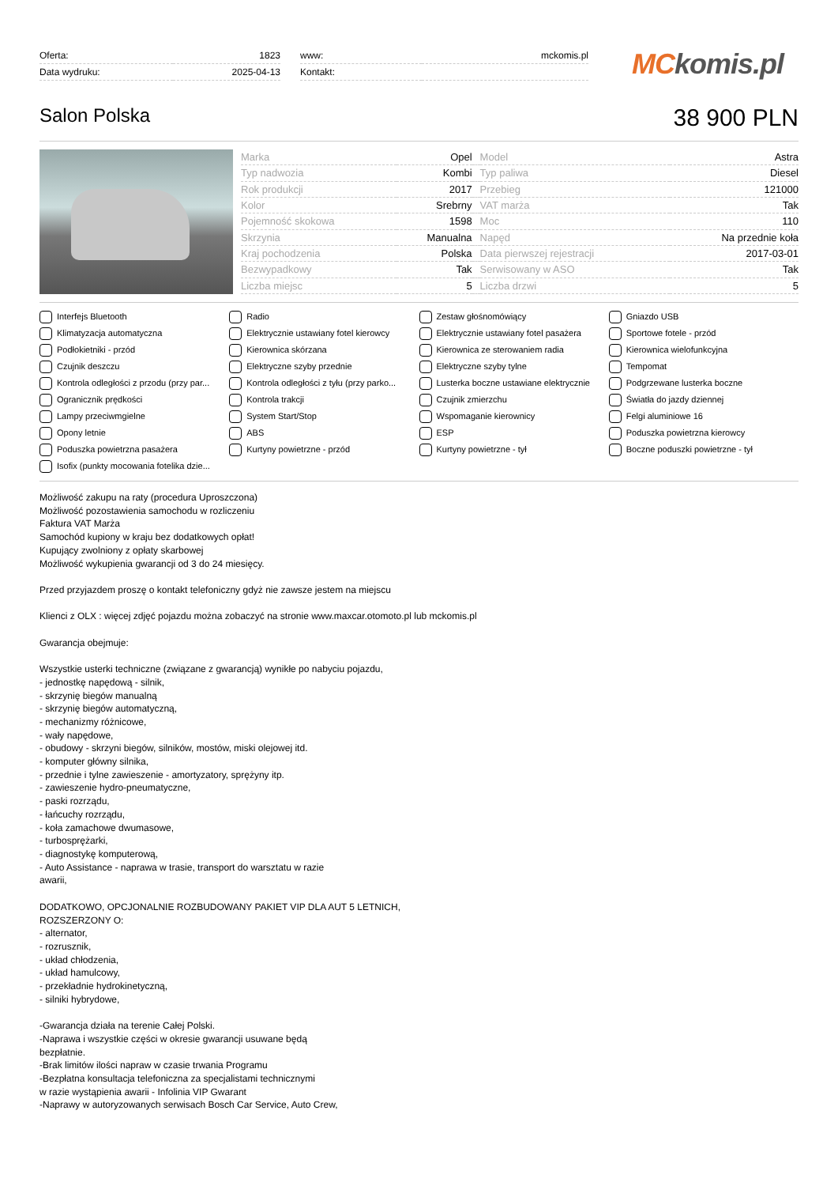| Oferta: | 1823 |
| Data wydruku: | 2025-04-13 |
| www: | mckomis.pl |
| Kontakt: | |
MCkomis.pl
Salon Polska
38 900 PLN
| Marka | Opel | | Model | Astra |
| Typ nadwozia | Kombi | | Typ paliwa | Diesel |
| Rok produkcji | 2017 | | Przebieg | 121000 |
| Kolor | Srebrny | | VAT marża | Tak |
| Pojemność skokowa | 1598 | | Moc | 110 |
| Skrzynia | Manualna | | Napęd | Na przednie koła |
| Kraj pochodzenia | Polska | | Data pierwszej rejestracji | 2017-03-01 |
| Bezwypadkowy | Tak | | Serwisowany w ASO | Tak |
| Liczba miejsc | 5 | | Liczba drzwi | 5 |
Interfejs Bluetooth
Radio
Zestaw głośnomówiący
Gniazdo USB
Klimatyzacja automatyczna
Elektrycznie ustawiany fotel kierowcy
Elektrycznie ustawiany fotel pasażera
Sportowe fotele - przód
Podłokietniki - przód
Kierownica skórzana
Kierownica ze sterowaniem radia
Kierownica wielofunkcyjna
Czujnik deszczu
Elektryczne szyby przednie
Elektryczne szyby tylne
Tempomat
Kontrola odległości z przodu (przy par...
Kontrola odległości z tyłu (przy parko...
Lusterka boczne ustawiane elektrycznie
Podgrzewane lusterka boczne
Ogranicznik prędkości
Kontrola trakcji
Czujnik zmierzchu
Światła do jazdy dziennej
Lampy przeciwmgielne
System Start/Stop
Wspomaganie kierownicy
Felgi aluminiowe 16
Opony letnie
ABS
ESP
Poduszka powietrzna kierowcy
Poduszka powietrzna pasażera
Kurtyny powietrzne - przód
Kurtyny powietrzne - tył
Boczne poduszki powietrzne - tył
Isofix (punkty mocowania fotelika dzie...
Możliwość zakupu na raty (procedura Uproszczona)
Możliwość pozostawienia samochodu w rozliczeniu
Faktura VAT Marża
Samochód kupiony w kraju bez dodatkowych opłat!
Kupujący zwolniony z opłaty skarbowej
Możliwość wykupienia gwarancji od 3 do 24 miesięcy.
Przed przyjazdem proszę o kontakt telefoniczny gdyż nie zawsze jestem na miejscu
Klienci z OLX : więcej zdjęć pojazdu można zobaczyć na stronie www.maxcar.otomoto.pl lub mckomis.pl
Gwarancja obejmuje:
Wszystkie usterki techniczne (związane z gwarancją) wynikłe po nabyciu pojazdu,
- jednostkę napędową - silnik,
- skrzynię biegów manualną
- skrzynię biegów automatyczną,
- mechanizmy różnicowe,
- wały napędowe,
- obudowy - skrzyni biegów, silników, mostów, miski olejowej itd.
- komputer główny silnika,
- przednie i tylne zawieszenie - amortyzatory, sprężyny itp.
- zawieszenie hydro-pneumatyczne,
- paski rozrządu,
- łańcuchy rozrządu,
- koła zamachowe dwumasowe,
- turbosprężarki,
- diagnostykę komputerową,
- Auto Assistance - naprawa w trasie, transport do warsztatu w razie
awarii,
DODATKOWO, OPCJONALNIE ROZBUDOWANY PAKIET VIP DLA AUT 5 LETNICH,
ROZSZERZONY O:
- alternator,
- rozrusznik,
- układ chłodzenia,
- układ hamulcowy,
- przekładnie hydrokinetyczną,
- silniki hybrydowe,
-Gwarancja działa na terenie Całej Polski.
-Naprawa i wszystkie części w okresie gwarancji usuwane będą
bezpłatnie.
-Brak limitów ilości napraw w czasie trwania Programu
-Bezpłatna konsultacja telefoniczna za specjalistami technicznymi
w razie wystąpienia awarii - Infolinia VIP Gwarant
-Naprawy w autoryzowanych serwisach Bosch Car Service, Auto Crew,